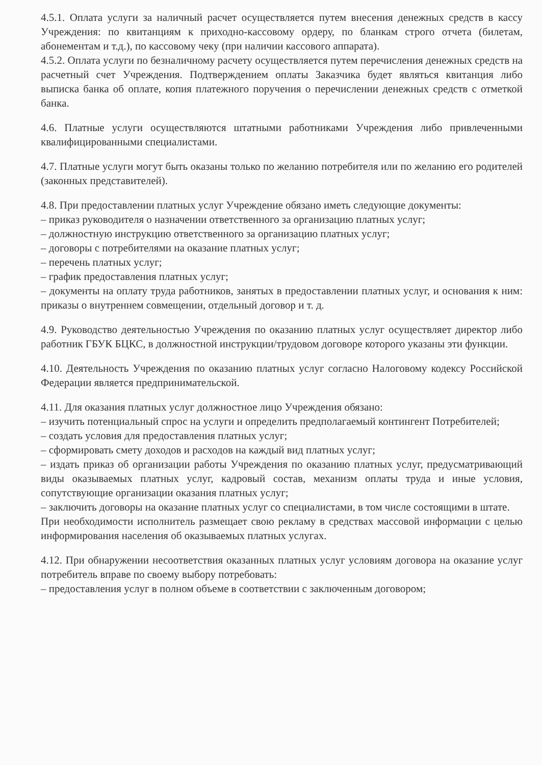4.5.1. Оплата услуги за наличный расчет осуществляется путем внесения денежных средств в кассу Учреждения: по квитанциям к приходно-кассовому ордеру, по бланкам строго отчета (билетам, абонементам и т.д.), по кассовому чеку (при наличии кассового аппарата).
4.5.2. Оплата услуги по безналичному расчету осуществляется путем перечисления денежных средств на расчетный счет Учреждения. Подтверждением оплаты Заказчика будет являться квитанция либо выписка банка об оплате, копия платежного поручения о перечислении денежных средств с отметкой банка.
4.6. Платные услуги осуществляются штатными работниками Учреждения либо привлеченными квалифицированными специалистами.
4.7. Платные услуги могут быть оказаны только по желанию потребителя или по желанию его родителей (законных представителей).
4.8. При предоставлении платных услуг Учреждение обязано иметь следующие документы:
– приказ руководителя о назначении ответственного за организацию платных услуг;
– должностную инструкцию ответственного за организацию платных услуг;
– договоры с потребителями на оказание платных услуг;
– перечень платных услуг;
– график предоставления платных услуг;
– документы на оплату труда работников, занятых в предоставлении платных услуг, и основания к ним: приказы о внутреннем совмещении, отдельный договор и т. д.
4.9. Руководство деятельностью Учреждения по оказанию платных услуг осуществляет директор либо работник ГБУК БЦКС, в должностной инструкции/трудовом договоре которого указаны эти функции.
4.10. Деятельность Учреждения по оказанию платных услуг согласно Налоговому кодексу Российской Федерации является предпринимательской.
4.11. Для оказания платных услуг должностное лицо Учреждения обязано:
– изучить потенциальный спрос на услуги и определить предполагаемый контингент Потребителей;
– создать условия для предоставления платных услуг;
– сформировать смету доходов и расходов на каждый вид платных услуг;
– издать приказ об организации работы Учреждения по оказанию платных услуг, предусматривающий виды оказываемых платных услуг, кадровый состав, механизм оплаты труда и иные условия, сопутствующие организации оказания платных услуг;
– заключить договоры на оказание платных услуг со специалистами, в том числе состоящими в штате.
При необходимости исполнитель размещает свою рекламу в средствах массовой информации с целью информирования населения об оказываемых платных услугах.
4.12. При обнаружении несоответствия оказанных платных услуг условиям договора на оказание услуг потребитель вправе по своему выбору потребовать:
– предоставления услуг в полном объеме в соответствии с заключенным договором;